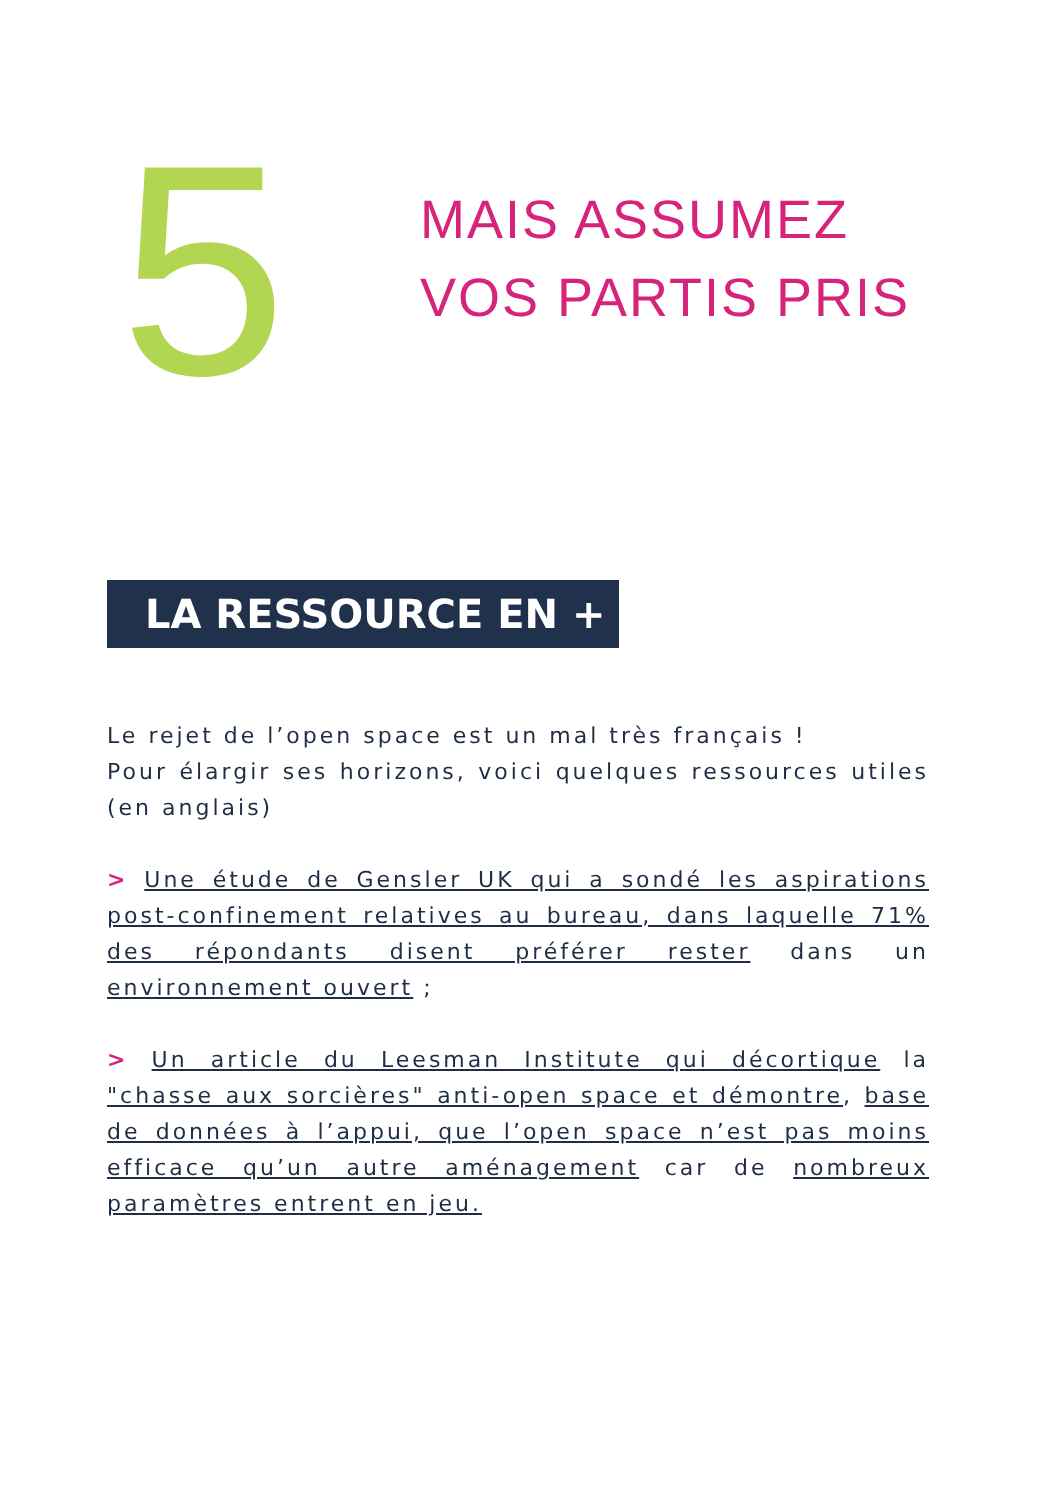5
MAIS ASSUMEZ
VOS PARTIS PRIS
LA RESSOURCE EN + :
Le rejet de l’open space est un mal très français !
Pour élargir ses horizons, voici quelques ressources utiles (en anglais)
> Une étude de Gensler UK qui a sondé les aspirations post-confinement relatives au bureau, dans laquelle 71% des répondants disent préférer rester dans un environnement ouvert ;
> Un article du Leesman Institute qui décortique la "chasse aux sorcières" anti-open space et démontre, base de données à l’appui, que l’open space n’est pas moins efficace qu’un autre aménagement car de nombreux paramètres entrent en jeu.